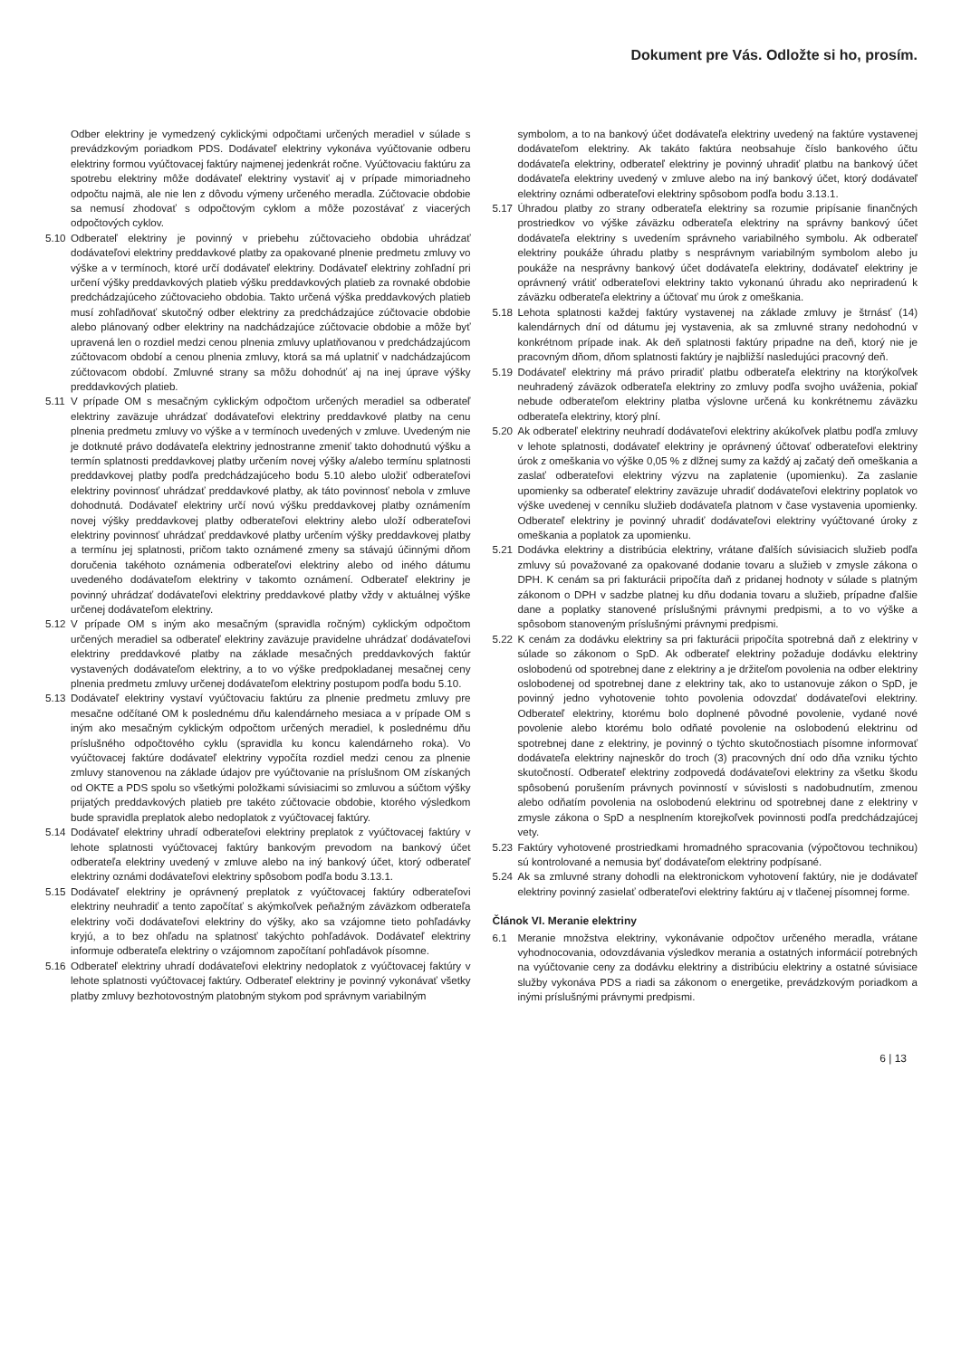Dokument pre Vás. Odložte si ho, prosím.
Odber elektriny je vymedzený cyklickými odpočtami určených meradiel v súlade s prevádzkovým poriadkom PDS. Dodávateľ elektriny vykonáva vyúčtovanie odberu elektriny formou vyúčtovacej faktúry najmenej jedenkrát ročne. Vyúčtovaciu faktúru za spotrebu elektriny môže dodávateľ elektriny vystaviť aj v prípade mimoriadneho odpočtu najmä, ale nie len z dôvodu výmeny určeného meradla. Zúčtovacie obdobie sa nemusí zhodovať s odpočtovým cyklom a môže pozostávať z viacerých odpočtových cyklov.
5.10 Odberateľ elektriny je povinný v priebehu zúčtovacieho obdobia uhrádzať dodávateľovi elektriny preddavkové platby za opakované plnenie predmetu zmluvy vo výške a v termínoch, ktoré určí dodávateľ elektriny. Dodávateľ elektriny zohľadní pri určení výšky preddavkových platieb výšku preddavkových platieb za rovnaké obdobie predchádzajúceho zúčtovacieho obdobia. Takto určená výška preddavkových platieb musí zohľadňovať skutočný odber elektriny za predchádzajúce zúčtovacie obdobie alebo plánovaný odber elektriny na nadchádzajúce zúčtovacie obdobie a môže byť upravená len o rozdiel medzi cenou plnenia zmluvy uplatňovanou v predchádzajúcom zúčtovacom období a cenou plnenia zmluvy, ktorá sa má uplatniť v nadchádzajúcom zúčtovacom období. Zmluvné strany sa môžu dohodnúť aj na inej úprave výšky preddavkových platieb.
5.11 V prípade OM s mesačným cyklickým odpočtom určených meradiel sa odberateľ elektriny zaväzuje uhrádzať dodávateľovi elektriny preddavkové platby na cenu plnenia predmetu zmluvy vo výške a v termínoch uvedených v zmluve. Uvedeným nie je dotknuté právo dodávateľa elektriny jednostranne zmeniť takto dohodnutú výšku a termín splatnosti preddavkovej platby určením novej výšky a/alebo termínu splatnosti preddavkovej platby podľa predchádzajúceho bodu 5.10 alebo uložiť odberateľovi elektriny povinnosť uhrádzať preddavkové platby, ak táto povinnosť nebola v zmluve dohodnutá. Dodávateľ elektriny určí novú výšku preddavkovej platby oznámením novej výšky preddavkovej platby odberateľovi elektriny alebo uloží odberateľovi elektriny povinnosť uhrádzať preddavkové platby určením výšky preddavkovej platby a termínu jej splatnosti, pričom takto oznámené zmeny sa stávajú účinnými dňom doručenia takéhoto oznámenia odberateľovi elektriny alebo od iného dátumu uvedeného dodávateľom elektriny v takomto oznámení. Odberateľ elektriny je povinný uhrádzať dodávateľovi elektriny preddavkové platby vždy v aktuálnej výške určenej dodávateľom elektriny.
5.12 V prípade OM s iným ako mesačným (spravidla ročným) cyklickým odpočtom určených meradiel sa odberateľ elektriny zaväzuje pravidelne uhrádzať dodávateľovi elektriny preddavkové platby na základe mesačných preddavkových faktúr vystavených dodávateľom elektriny, a to vo výške predpokladanej mesačnej ceny plnenia predmetu zmluvy určenej dodávateľom elektriny postupom podľa bodu 5.10.
5.13 Dodávateľ elektriny vystaví vyúčtovaciu faktúru za plnenie predmetu zmluvy pre mesačne odčítané OM k poslednému dňu kalendárneho mesiaca a v prípade OM s iným ako mesačným cyklickým odpočtom určených meradiel, k poslednému dňu príslušného odpočtového cyklu (spravidla ku koncu kalendárneho roka). Vo vyúčtovacej faktúre dodávateľ elektriny vypočíta rozdiel medzi cenou za plnenie zmluvy stanovenou na základe údajov pre vyúčtovanie na príslušnom OM získaných od OKTE a PDS spolu so všetkými položkami súvisiacimi so zmluvou a súčtom výšky prijatých preddavkových platieb pre takéto zúčtovacie obdobie, ktorého výsledkom bude spravidla preplatok alebo nedoplatok z vyúčtovacej faktúry.
5.14 Dodávateľ elektriny uhradí odberateľovi elektriny preplatok z vyúčtovacej faktúry v lehote splatnosti vyúčtovacej faktúry bankovým prevodom na bankový účet odberateľa elektriny uvedený v zmluve alebo na iný bankový účet, ktorý odberateľ elektriny oznámi dodávateľovi elektriny spôsobom podľa bodu 3.13.1.
5.15 Dodávateľ elektriny je oprávnený preplatok z vyúčtovacej faktúry odberateľovi elektriny neuhradiť a tento započítať s akýmkoľvek peňažným záväzkom odberateľa elektriny voči dodávateľovi elektriny do výšky, ako sa vzájomne tieto pohľadávky kryjú, a to bez ohľadu na splatnosť takýchto pohľadávok. Dodávateľ elektriny informuje odberateľa elektriny o vzájomnom započítaní pohľadávok písomne.
5.16 Odberateľ elektriny uhradí dodávateľovi elektriny nedoplatok z vyúčtovacej faktúry v lehote splatnosti vyúčtovacej faktúry. Odberateľ elektriny je povinný vykonávať všetky platby zmluvy bezhotovostným platobným stykom pod správnym variabilným
symbolom, a to na bankový účet dodávateľa elektriny uvedený na faktúre vystavenej dodávateľom elektriny. Ak takáto faktúra neobsahuje číslo bankového účtu dodávateľa elektriny, odberateľ elektriny je povinný uhradiť platbu na bankový účet dodávateľa elektriny uvedený v zmluve alebo na iný bankový účet, ktorý dodávateľ elektriny oznámi odberateľovi elektriny spôsobom podľa bodu 3.13.1.
5.17 Úhradou platby zo strany odberateľa elektriny sa rozumie pripísanie finančných prostriedkov vo výške záväzku odberateľa elektriny na správny bankový účet dodávateľa elektriny s uvedením správneho variabilného symbolu. Ak odberateľ elektriny poukáže úhradu platby s nesprávnym variabilným symbolom alebo ju poukáže na nesprávny bankový účet dodávateľa elektriny, dodávateľ elektriny je oprávnený vrátiť odberateľovi elektriny takto vykonanú úhradu ako nepriradenú k záväzku odberateľa elektriny a účtovať mu úrok z omeškania.
5.18 Lehota splatnosti každej faktúry vystavenej na základe zmluvy je štrnásť (14) kalendárnych dní od dátumu jej vystavenia, ak sa zmluvné strany nedohodnú v konkrétnom prípade inak. Ak deň splatnosti faktúry pripadne na deň, ktorý nie je pracovným dňom, dňom splatnosti faktúry je najbližší nasledujúci pracovný deň.
5.19 Dodávateľ elektriny má právo priradiť platbu odberateľa elektriny na ktorýkoľvek neuhradený záväzok odberateľa elektriny zo zmluvy podľa svojho uváženia, pokiaľ nebude odberateľom elektriny platba výslovne určená ku konkrétnemu záväzku odberateľa elektriny, ktorý plní.
5.20 Ak odberateľ elektriny neuhradí dodávateľovi elektriny akúkoľvek platbu podľa zmluvy v lehote splatnosti, dodávateľ elektriny je oprávnený účtovať odberateľovi elektriny úrok z omeškania vo výške 0,05 % z dlžnej sumy za každý aj začatý deň omeškania a zaslať odberateľovi elektriny výzvu na zaplatenie (upomienku). Za zaslanie upomienky sa odberateľ elektriny zaväzuje uhradiť dodávateľovi elektriny poplatok vo výške uvedenej v cenníku služieb dodávateľa platnom v čase vystavenia upomienky. Odberateľ elektriny je povinný uhradiť dodávateľovi elektriny vyúčtované úroky z omeškania a poplatok za upomienku.
5.21 Dodávka elektriny a distribúcia elektriny, vrátane ďalších súvisiacich služieb podľa zmluvy sú považované za opakované dodanie tovaru a služieb v zmysle zákona o DPH. K cenám sa pri fakturácii pripočíta daň z pridanej hodnoty v súlade s platným zákonom o DPH v sadzbe platnej ku dňu dodania tovaru a služieb, prípadne ďalšie dane a poplatky stanovené príslušnými právnymi predpismi, a to vo výške a spôsobom stanoveným príslušnými právnymi predpismi.
5.22 K cenám za dodávku elektriny sa pri fakturácii pripočíta spotrebná daň z elektriny v súlade so zákonom o SpD. Ak odberateľ elektriny požaduje dodávku elektriny oslobodenú od spotrebnej dane z elektriny a je držiteľom povolenia na odber elektriny oslobodenej od spotrebnej dane z elektriny tak, ako to ustanovuje zákon o SpD, je povinný jedno vyhotovenie tohto povolenia odovzdať dodávateľovi elektriny. Odberateľ elektriny, ktorému bolo doplnené pôvodné povolenie, vydané nové povolenie alebo ktorému bolo odňaté povolenie na oslobodenú elektrinu od spotrebnej dane z elektriny, je povinný o týchto skutočnostiach písomne informovať dodávateľa elektriny najneskôr do troch (3) pracovných dní odo dňa vzniku týchto skutočností. Odberateľ elektriny zodpovedá dodávateľovi elektriny za všetku škodu spôsobenú porušením právnych povinností v súvislosti s nadobudnutím, zmenou alebo odňatím povolenia na oslobodenú elektrinu od spotrebnej dane z elektriny v zmysle zákona o SpD a nesplnením ktorejkoľvek povinnosti podľa predchádzajúcej vety.
5.23 Faktúry vyhotovené prostriedkami hromadného spracovania (výpočtovou technikou) sú kontrolované a nemusia byť dodávateľom elektriny podpísané.
5.24 Ak sa zmluvné strany dohodli na elektronickom vyhotovení faktúry, nie je dodávateľ elektriny povinný zasielať odberateľovi elektriny faktúru aj v tlačenej písomnej forme.
Článok VI. Meranie elektriny
6.1 Meranie množstva elektriny, vykonávanie odpočtov určeného meradla, vrátane vyhodnocovania, odovzdávania výsledkov merania a ostatných informácií potrebných na vyúčtovanie ceny za dodávku elektriny a distribúciu elektriny a ostatné súvisiace služby vykonáva PDS a riadi sa zákonom o energetike, prevádzkovým poriadkom a inými príslušnými právnymi predpismi.
6 | 13